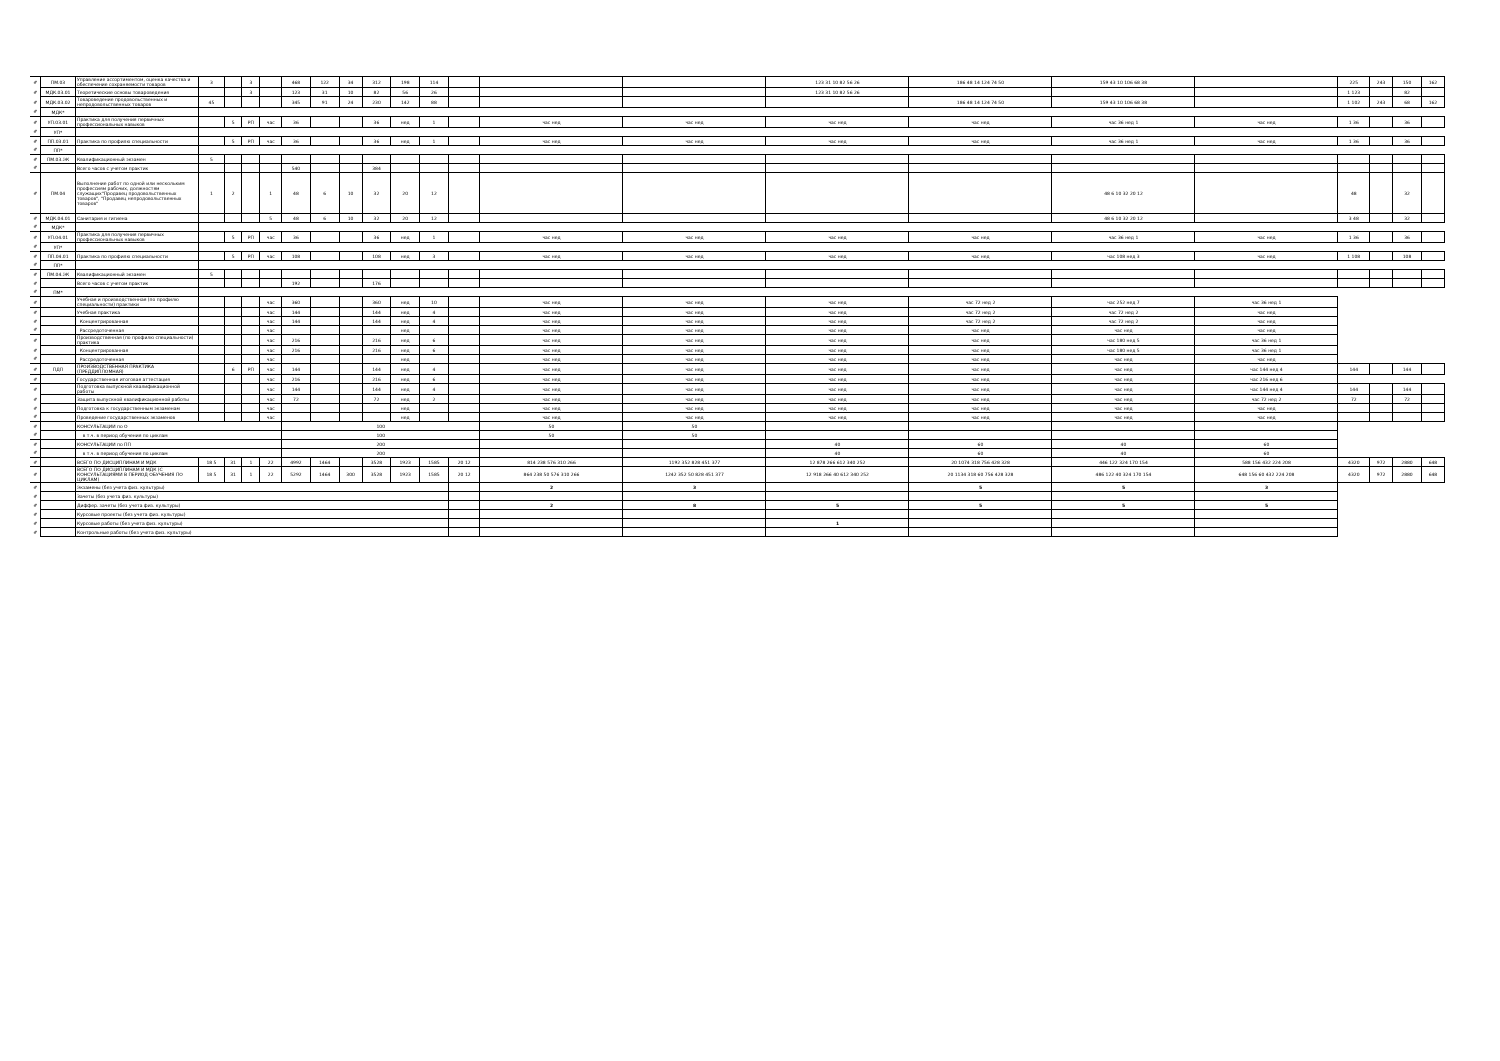| # | ПМ.03 | Управление ассортиментом, оценка качества и обеспечение сохраняемости товаров | 3 | | 3 | | 468 | 122 | 34 | 312 | 198 | 114 | | | | 123 31 10 82 56 26 | 186 48 14 124 74 50 | 159 43 10 106 68 38 | | 225 | 243 | 150 | 162 |
| # | МДК.03.01 | Теоретические основы товароведения | | | 3 | | 123 | 31 | 10 | 82 | 56 | 26 | | | | 123 31 10 82 56 26 | | | | 1 123 | | 82 | |
| # | МДК.03.02 | Товароведение продовольственных и непродовольственных товаров | 45 | | | | 345 | 91 | 24 | 230 | 142 | 88 | | | | | 186 48 14 124 74 50 | 159 43 10 106 68 38 | | 1 102 | 243 | 68 | 162 |
| # | МДК* | | | | | | | | | | | | | | | | | | | | | | |
| # | УП.03.01 | Практика для получения первичных профессиональных навыков | | 5 | РП | час | 36 | | | 36 | нед | 1 | | час нед | час нед | час нед | час нед | час 36 нед 1 | час нед | 1 36 | | 36 | |
| # | УП* | | | | | | | | | | | | | | | | | | | | | | |
| # | ПП.03.01 | Практика по профилю специальности | | 5 | РП | час | 36 | | | 36 | нед | 1 | | час нед | час нед | час нед | час нед | час 36 нед 1 | час нед | 1 36 | | 36 | |
| # | ПП* | | | | | | | | | | | | | | | | | | | | | | |
| # | ПМ.03.ЭК | Квалификационный экзамен | 5 | | | | | | | | | | | | | | | | | | | | |
| # | | Всего часов с учетом практик | | | | | 540 | | | 384 | | | | | | | | | | | | | |
| # | ПМ.04 | Выполнение работ по одной или нескольким профессиям рабочих, должностям служащих"Продавец продовольственных товаров", "Продавец непродовольственных товаров" | 1 | 2 | | 1 | 48 | 6 | 10 | 32 | 20 | 12 | | | | | | 48 6 10 32 20 12 | | 48 | | 32 | |
| # | МДК.04.01 | Санитария и гигиена | | | | 5 | 48 | 6 | 10 | 32 | 20 | 12 | | | | | | 48 6 10 32 20 12 | | 3 48 | | 32 | |
| # | МДК* | | | | | | | | | | | | | | | | | | | | | | |
| # | УП.04.01 | Практика для получения первичных профессиональных навыков | | 5 | РП | час | 36 | | | 36 | нед | 1 | | час нед | час нед | час нед | час нед | час 36 нед 1 | час нед | 1 36 | | 36 | |
| # | УП* | | | | | | | | | | | | | | | | | | | | | | |
| # | ПП.04.01 | Практика по профилю специальности | | 5 | РП | час | 108 | | | 108 | нед | 3 | | час нед | час нед | час нед | час нед | час 108 нед 3 | час нед | 1 108 | | 108 | |
| # | ПП* | | | | | | | | | | | | | | | | | | | | | | |
| # | ПМ.04.ЭК | Квалификационный экзамен | 5 | | | | | | | | | | | | | | | | | | | | |
| # | | Всего часов с учетом практик | | | | | 192 | | | 176 | | | | | | | | | | | | | |
| # | ПМ* | | | | | | | | | | | | | | | | | | | | | | |
| # | | Учебная и производственная (по профилю специальности) практики | | | | час | 360 | | | 360 | нед | 10 | | час нед | час нед | час нед | час 72 нед 2 | час 252 нед 7 | час 36 нед 1 | | | | |
| # | | Учебная практика | | | | час | 144 | | | 144 | нед | 4 | | час нед | час нед | час нед | час 72 нед 2 | час 72 нед 2 | час нед | | | | |
| # | | Концентрированная | | | | час | 144 | | | 144 | нед | 4 | | час нед | час нед | час нед | час 72 нед 2 | час 72 нед 2 | час нед | | | | |
| # | | Рассредоточенная | | | | час | | | | | нед | | | час нед | час нед | час нед | час нед | час нед | час нед | | | | |
| # | | Производственная (по профилю специальности) практика | | | | час | 216 | | | 216 | нед | 6 | | час нед | час нед | час нед | час нед | час 180 нед 5 | час 36 нед 1 | | | | |
| # | | Концентрированная | | | | час | 216 | | | 216 | нед | 6 | | час нед | час нед | час нед | час нед | час 180 нед 5 | час 36 нед 1 | | | | |
| # | | Рассредоточенная | | | | час | | | | | нед | | | час нед | час нед | час нед | час нед | час нед | час нед | | | | |
| # | ПДП | ПРОИЗВОДСТВЕННАЯ ПРАКТИКА (ПРЕДДИПЛОМНАЯ) | | 6 | РП | час | 144 | | | 144 | нед | 4 | | час нед | час нед | час нед | час нед | час нед | час 144 нед 4 | 144 | | 144 | |
| # | | Государственная итоговая аттестация | | | | час | 216 | | | 216 | нед | 6 | | час нед | час нед | час нед | час нед | час нед | час 216 нед 6 | | | | |
| # | | Подготовка выпускной квалификационной работы | | | | час | 144 | | | 144 | нед | 4 | | час нед | час нед | час нед | час нед | час нед | час 144 нед 4 | 144 | | 144 | |
| # | | Защита выпускной квалификационной работы | | | | час | 72 | | | 72 | нед | 2 | | час нед | час нед | час нед | час нед | час нед | час 72 нед 2 | 72 | | 72 | |
| # | | Подготовка к государственным экзаменам | | | | час | | | | | нед | | | час нед | час нед | час нед | час нед | час нед | час нед | | | | |
| # | | Проведение государственных экзаменов | | | | час | | | | | нед | | | час нед | час нед | час нед | час нед | час нед | час нед | | | | |
| # | | КОНСУЛЬТАЦИИ по О | | | | | 100 | | | | | | | 50 | 50 | | | | | | | | |
| # | | в т.ч. в период обучения по циклам | | | | | 100 | | | | | | | 50 | 50 | | | | | | | | |
| # | | КОНСУЛЬТАЦИИ по ПП | | | | | 200 | | | | | | | | | 40 | 60 | 40 | 60 | | | | |
| # | | в т.ч. в период обучения по циклам | | | | | 200 | | | | | | | | | 40 | 60 | 40 | 60 | | | | |
| # | | ВСЕГО ПО ДИСЦИПЛИНАМ И МДК | 18 5 | 31 | 1 | 22 | 4992 | 1464 | | 3528 | 1923 | 1585 | 20 12 | 814 238 576 310 266 | 1192 352 828 451 377 | 12 878 266 612 340 252 | 20 1074 318 756 428 328 | 446 122 324 170 154 | 588 156 432 224 208 | 4320 | 972 | 2880 | 648 |
| # | | ВСЕГО ПО ДИСЦИПЛИНАМ И МДК (С КОНСУЛЬТАЦИЯМИ В ПЕРИОД ОБУЧЕНИЯ ПО ЦИКЛАМ) | 18 5 | 31 | 1 | 22 | 5292 | 1464 | 300 | 3528 | 1923 | 1585 | 20 12 | 864 238 50 576 310 266 | 1242 352 50 828 451 377 | 12 918 266 40 612 340 252 | 20 1134 318 60 756 428 328 | 486 122 40 324 170 154 | 648 156 60 432 224 208 | 4320 | 972 | 2880 | 648 |
| # | | Экзамены (без учета физ. культуры) | | | | | | | | | | | | 2 | 3 | | 5 | 5 | 3 | | | | |
| # | | Зачеты (без учета физ. культуры) | | | | | | | | | | | | | | | | | | | | | |
| # | | Диффер. зачеты (без учета физ. культуры) | | | | | | | | | | | | 2 | 8 | 5 | 5 | 5 | 5 | | | | |
| # | | Курсовые проекты (без учета физ. культуры) | | | | | | | | | | | | | | | | | | | | | |
| # | | Курсовые работы (без учета физ. культуры) | | | | | | | | | | | | | | 1 | | | | | | | |
| # | | Контрольные работы (без учета физ. культуры) | | | | | | | | | | | | | | | | | | | | | |